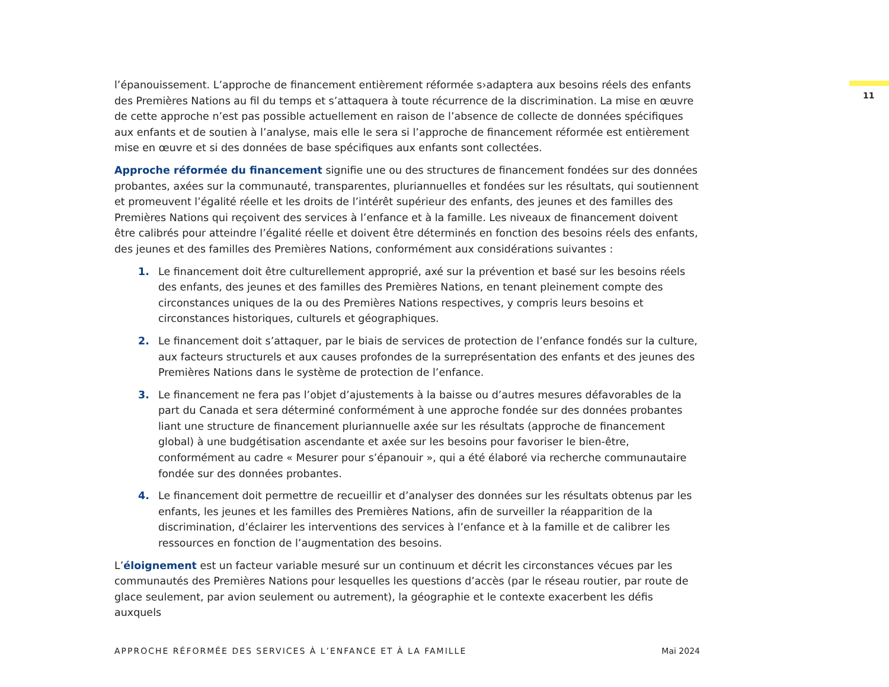11
l’épanouissement. L’approche de financement entièrement réformée s›adaptera aux besoins réels des enfants des Premières Nations au fil du temps et s’attaquera à toute récurrence de la discrimination. La mise en œuvre de cette approche n’est pas possible actuellement en raison de l’absence de collecte de données spécifiques aux enfants et de soutien à l’analyse, mais elle le sera si l’approche de financement réformée est entièrement mise en œuvre et si des données de base spécifiques aux enfants sont collectées.
Approche réformée du financement signifie une ou des structures de financement fondées sur des données probantes, axées sur la communauté, transparentes, pluriannuelles et fondées sur les résultats, qui soutiennent et promeuvent l’égalité réelle et les droits de l’intérêt supérieur des enfants, des jeunes et des familles des Premières Nations qui reçoivent des services à l’enfance et à la famille. Les niveaux de financement doivent être calibrés pour atteindre l’égalité réelle et doivent être déterminés en fonction des besoins réels des enfants, des jeunes et des familles des Premières Nations, conformément aux considérations suivantes :
1. Le financement doit être culturellement approprié, axé sur la prévention et basé sur les besoins réels des enfants, des jeunes et des familles des Premières Nations, en tenant pleinement compte des circonstances uniques de la ou des Premières Nations respectives, y compris leurs besoins et circonstances historiques, culturels et géographiques.
2. Le financement doit s’attaquer, par le biais de services de protection de l’enfance fondés sur la culture, aux facteurs structurels et aux causes profondes de la surreprésentation des enfants et des jeunes des Premières Nations dans le système de protection de l’enfance.
3. Le financement ne fera pas l’objet d’ajustements à la baisse ou d’autres mesures défavorables de la part du Canada et sera déterminé conformément à une approche fondée sur des données probantes liant une structure de financement pluriannuelle axée sur les résultats (approche de financement global) à une budgétisation ascendante et axée sur les besoins pour favoriser le bien-être, conformément au cadre « Mesurer pour s’épanouir », qui a été élaboré via recherche communautaire fondée sur des données probantes.
4. Le financement doit permettre de recueillir et d’analyser des données sur les résultats obtenus par les enfants, les jeunes et les familles des Premières Nations, afin de surveiller la réapparition de la discrimination, d’éclairer les interventions des services à l’enfance et à la famille et de calibrer les ressources en fonction de l’augmentation des besoins.
L’éloignement est un facteur variable mesuré sur un continuum et décrit les circonstances vécues par les communautés des Premières Nations pour lesquelles les questions d’accès (par le réseau routier, par route de glace seulement, par avion seulement ou autrement), la géographie et le contexte exacerbent les défis auxquels
APPROCHE RÉFORMÉE DES SERVICES À L’ENFANCE ET À LA FAMILLE Mai 2024